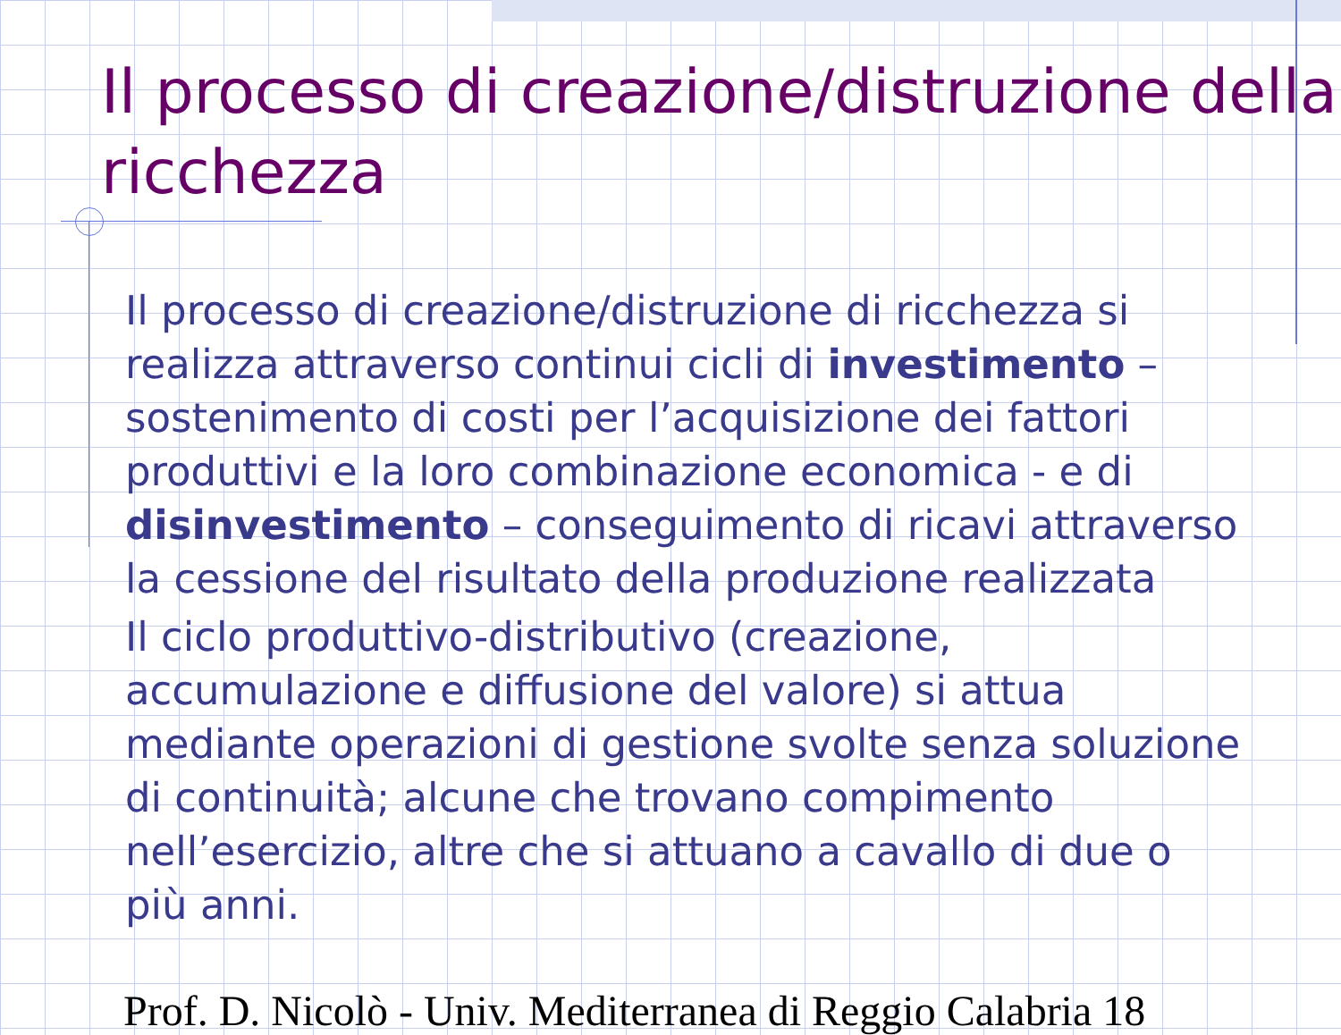Il processo di creazione/distruzione della ricchezza
Il processo di creazione/distruzione di ricchezza si realizza attraverso continui cicli di investimento – sostenimento di costi per l’acquisizione dei fattori produttivi e la loro combinazione economica - e di disinvestimento – conseguimento di ricavi attraverso la cessione del risultato della produzione realizzata
Il ciclo produttivo-distributivo (creazione, accumulazione e diffusione del valore) si attua mediante operazioni di gestione svolte senza soluzione di continuità; alcune che trovano compimento nell’esercizio, altre che si attuano a cavallo di due o più anni.
Prof. D. Nicolò - Univ. Mediterranea di Reggio Calabria 18